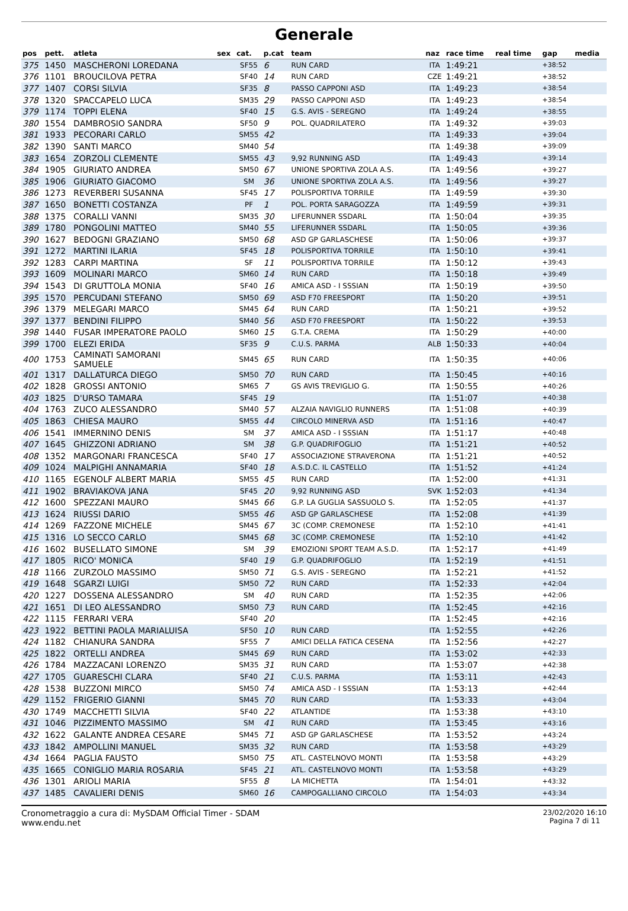Generale
| pos | pett. | atleta | sex | cat. | p.cat | team | naz | race time | real time | gap | media |
| --- | --- | --- | --- | --- | --- | --- | --- | --- | --- | --- | --- |
| 375 | 1450 | MASCHERONI LOREDANA | | SF55 | 6 | RUN CARD | ITA | 1:49:21 | | +38:52 | |
| 376 | 1101 | BROUCILOVA PETRA | | SF40 | 14 | RUN CARD | CZE | 1:49:21 | | +38:52 | |
| 377 | 1407 | CORSI SILVIA | | SF35 | 8 | PASSO CAPPONI ASD | ITA | 1:49:23 | | +38:54 | |
| 378 | 1320 | SPACCAPELO LUCA | | SM35 | 29 | PASSO CAPPONI ASD | ITA | 1:49:23 | | +38:54 | |
| 379 | 1174 | TOPPI ELENA | | SF40 | 15 | G.S. AVIS - SEREGNO | ITA | 1:49:24 | | +38:55 | |
| 380 | 1554 | DAMBROSIO SANDRA | | SF50 | 9 | POL. QUADRILATERO | ITA | 1:49:32 | | +39:03 | |
| 381 | 1933 | PECORARI CARLO | | SM55 | 42 | | ITA | 1:49:33 | | +39:04 | |
| 382 | 1390 | SANTI MARCO | | SM40 | 54 | | ITA | 1:49:38 | | +39:09 | |
| 383 | 1654 | ZORZOLI CLEMENTE | | SM55 | 43 | 9,92 RUNNING ASD | ITA | 1:49:43 | | +39:14 | |
| 384 | 1905 | GIURIATO ANDREA | | SM50 | 67 | UNIONE SPORTIVA ZOLA A.S. | ITA | 1:49:56 | | +39:27 | |
| 385 | 1906 | GIURIATO GIACOMO | | SM | 36 | UNIONE SPORTIVA ZOLA A.S. | ITA | 1:49:56 | | +39:27 | |
| 386 | 1273 | REVERBERI SUSANNA | | SF45 | 17 | POLISPORTIVA TORRILE | ITA | 1:49:59 | | +39:30 | |
| 387 | 1650 | BONETTI COSTANZA | | PF | 1 | POL. PORTA SARAGOZZA | ITA | 1:49:59 | | +39:31 | |
| 388 | 1375 | CORALLI VANNI | | SM35 | 30 | LIFERUNNER SSDARL | ITA | 1:50:04 | | +39:35 | |
| 389 | 1780 | PONGOLINI MATTEO | | SM40 | 55 | LIFERUNNER SSDARL | ITA | 1:50:05 | | +39:36 | |
| 390 | 1627 | BEDOGNI GRAZIANO | | SM50 | 68 | ASD GP GARLASCHESE | ITA | 1:50:06 | | +39:37 | |
| 391 | 1272 | MARTINI ILARIA | | SF45 | 18 | POLISPORTIVA TORRILE | ITA | 1:50:10 | | +39:41 | |
| 392 | 1283 | CARPI MARTINA | | SF | 11 | POLISPORTIVA TORRILE | ITA | 1:50:12 | | +39:43 | |
| 393 | 1609 | MOLINARI MARCO | | SM60 | 14 | RUN CARD | ITA | 1:50:18 | | +39:49 | |
| 394 | 1543 | DI GRUTTOLA MONIA | | SF40 | 16 | AMICA ASD - I SSSIAN | ITA | 1:50:19 | | +39:50 | |
| 395 | 1570 | PERCUDANI STEFANO | | SM50 | 69 | ASD F70 FREESPORT | ITA | 1:50:20 | | +39:51 | |
| 396 | 1379 | MELEGARI MARCO | | SM45 | 64 | RUN CARD | ITA | 1:50:21 | | +39:52 | |
| 397 | 1377 | BENDINI FILIPPO | | SM40 | 56 | ASD F70 FREESPORT | ITA | 1:50:22 | | +39:53 | |
| 398 | 1440 | FUSAR IMPERATORE PAOLO | | SM60 | 15 | G.T.A. CREMA | ITA | 1:50:29 | | +40:00 | |
| 399 | 1700 | ELEZI ERIDA | | SF35 | 9 | C.U.S. PARMA | ALB | 1:50:33 | | +40:04 | |
| 400 | 1753 | CAMINATI SAMORANI SAMUELE | | SM45 | 65 | RUN CARD | ITA | 1:50:35 | | +40:06 | |
| 401 | 1317 | DALLATURCA DIEGO | | SM50 | 70 | RUN CARD | ITA | 1:50:45 | | +40:16 | |
| 402 | 1828 | GROSSI ANTONIO | | SM65 | 7 | GS AVIS TREVIGLIO G. | ITA | 1:50:55 | | +40:26 | |
| 403 | 1825 | D'URSO TAMARA | | SF45 | 19 | | ITA | 1:51:07 | | +40:38 | |
| 404 | 1763 | ZUCO ALESSANDRO | | SM40 | 57 | ALZAIA NAVIGLIO RUNNERS | ITA | 1:51:08 | | +40:39 | |
| 405 | 1863 | CHIESA MAURO | | SM55 | 44 | CIRCOLO MINERVA ASD | ITA | 1:51:16 | | +40:47 | |
| 406 | 1541 | IMMERNINO DENIS | | SM | 37 | AMICA ASD - I SSSIAN | ITA | 1:51:17 | | +40:48 | |
| 407 | 1645 | GHIZZONI ADRIANO | | SM | 38 | G.P. QUADRIFOGLIO | ITA | 1:51:21 | | +40:52 | |
| 408 | 1352 | MARGONARI FRANCESCA | | SF40 | 17 | ASSOCIAZIONE STRAVERONA | ITA | 1:51:21 | | +40:52 | |
| 409 | 1024 | MALPIGHI ANNAMARIA | | SF40 | 18 | A.S.D.C. IL CASTELLO | ITA | 1:51:52 | | +41:24 | |
| 410 | 1165 | EGENOLF ALBERT MARIA | | SM55 | 45 | RUN CARD | ITA | 1:52:00 | | +41:31 | |
| 411 | 1902 | BRAVIAKOVA JANA | | SF45 | 20 | 9,92 RUNNING ASD | SVK | 1:52:03 | | +41:34 | |
| 412 | 1600 | SPEZZANI MAURO | | SM45 | 66 | G.P. LA GUGLIA SASSUOLO S. | ITA | 1:52:05 | | +41:37 | |
| 413 | 1624 | RIUSSI DARIO | | SM55 | 46 | ASD GP GARLASCHESE | ITA | 1:52:08 | | +41:39 | |
| 414 | 1269 | FAZZONE MICHELE | | SM45 | 67 | 3C (COMP. CREMONESE | ITA | 1:52:10 | | +41:41 | |
| 415 | 1316 | LO SECCO CARLO | | SM45 | 68 | 3C (COMP. CREMONESE | ITA | 1:52:10 | | +41:42 | |
| 416 | 1602 | BUSELLATO SIMONE | | SM | 39 | EMOZIONI SPORT TEAM A.S.D. | ITA | 1:52:17 | | +41:49 | |
| 417 | 1805 | RICO' MONICA | | SF40 | 19 | G.P. QUADRIFOGLIO | ITA | 1:52:19 | | +41:51 | |
| 418 | 1166 | ZURZOLO MASSIMO | | SM50 | 71 | G.S. AVIS - SEREGNO | ITA | 1:52:21 | | +41:52 | |
| 419 | 1648 | SGARZI LUIGI | | SM50 | 72 | RUN CARD | ITA | 1:52:33 | | +42:04 | |
| 420 | 1227 | DOSSENA ALESSANDRO | | SM | 40 | RUN CARD | ITA | 1:52:35 | | +42:06 | |
| 421 | 1651 | DI LEO ALESSANDRO | | SM50 | 73 | RUN CARD | ITA | 1:52:45 | | +42:16 | |
| 422 | 1115 | FERRARI VERA | | SF40 | 20 | | ITA | 1:52:45 | | +42:16 | |
| 423 | 1922 | BETTINI PAOLA MARIALUISA | | SF50 | 10 | RUN CARD | ITA | 1:52:55 | | +42:26 | |
| 424 | 1182 | CHIANURA SANDRA | | SF55 | 7 | AMICI DELLA FATICA CESENA | ITA | 1:52:56 | | +42:27 | |
| 425 | 1822 | ORTELLI ANDREA | | SM45 | 69 | RUN CARD | ITA | 1:53:02 | | +42:33 | |
| 426 | 1784 | MAZZACANI LORENZO | | SM35 | 31 | RUN CARD | ITA | 1:53:07 | | +42:38 | |
| 427 | 1705 | GUARESCHI CLARA | | SF40 | 21 | C.U.S. PARMA | ITA | 1:53:11 | | +42:43 | |
| 428 | 1538 | BUZZONI MIRCO | | SM50 | 74 | AMICA ASD - I SSSIAN | ITA | 1:53:13 | | +42:44 | |
| 429 | 1152 | FRIGERIO GIANNI | | SM45 | 70 | RUN CARD | ITA | 1:53:33 | | +43:04 | |
| 430 | 1749 | MACCHETTI SILVIA | | SF40 | 22 | ATLANTIDE | ITA | 1:53:38 | | +43:10 | |
| 431 | 1046 | PIZZIMENTO MASSIMO | | SM | 41 | RUN CARD | ITA | 1:53:45 | | +43:16 | |
| 432 | 1622 | GALANTE ANDREA CESARE | | SM45 | 71 | ASD GP GARLASCHESE | ITA | 1:53:52 | | +43:24 | |
| 433 | 1842 | AMPOLLINI MANUEL | | SM35 | 32 | RUN CARD | ITA | 1:53:58 | | +43:29 | |
| 434 | 1664 | PAGLIA FAUSTO | | SM50 | 75 | ATL. CASTELNOVO MONTI | ITA | 1:53:58 | | +43:29 | |
| 435 | 1665 | CONIGLIO MARIA ROSARIA | | SF45 | 21 | ATL. CASTELNOVO MONTI | ITA | 1:53:58 | | +43:29 | |
| 436 | 1301 | ARIOLI MARIA | | SF55 | 8 | LA MICHETTA | ITA | 1:54:01 | | +43:32 | |
| 437 | 1485 | CAVALIERI DENIS | | SM60 | 16 | CAMPOGALLIANO CIRCOLO | ITA | 1:54:03 | | +43:34 | |
Cronometraggio a cura di: MySDAM Official Timer - SDAM
www.endu.net
23/02/2020 16:10
Pagina 7 di 11